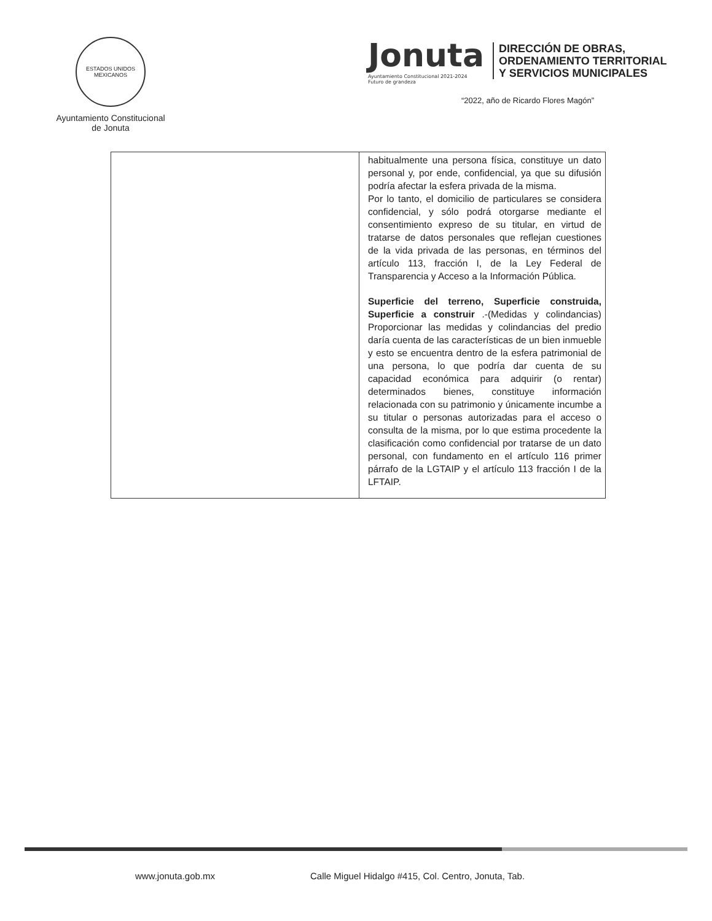ESTADOS UNIDOS MEXICANOS
Ayuntamiento Constitucional
de Jonuta
Jonuta
Ayuntamiento Constitucional 2021-2024
Futuro de grandeza
DIRECCIÓN DE OBRAS,
ORDENAMIENTO TERRITORIAL
Y SERVICIOS MUNICIPALES
“2022, año de Ricardo Flores Magón”
| | habitualmente una persona física, constituye un dato personal y, por ende, confidencial, ya que su difusión podría afectar la esfera privada de la misma. Por lo tanto, el domicilio de particulares se considera confidencial, y sólo podrá otorgarse mediante el consentimiento expreso de su titular, en virtud de tratarse de datos personales que reflejan cuestiones de la vida privada de las personas, en términos del artículo 113, fracción I, de la Ley Federal de Transparencia y Acceso a la Información Pública. Superficie del terreno, Superficie construida, Superficie a construir .-(Medidas y colindancias) Proporcionar las medidas y colindancias del predio daría cuenta de las características de un bien inmueble y esto se encuentra dentro de la esfera patrimonial de una persona, lo que podría dar cuenta de su capacidad económica para adquirir (o rentar) determinados bienes, constituye información relacionada con su patrimonio y únicamente incumbe a su titular o personas autorizadas para el acceso o consulta de la misma, por lo que estima procedente la clasificación como confidencial por tratarse de un dato personal, con fundamento en el artículo 116 primer párrafo de la LGTAIP y el artículo 113 fracción I de la LFTAIP. |
www.jonuta.gob.mx
Calle Miguel Hidalgo #415, Col. Centro, Jonuta, Tab.